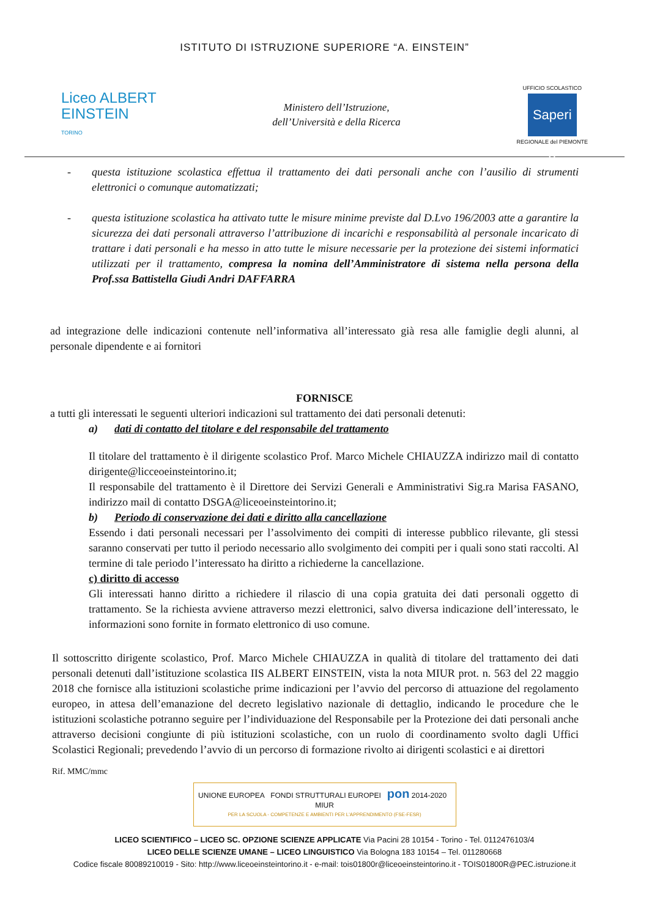ISTITUTO DI ISTRUZIONE SUPERIORE “A. EINSTEIN”
Liceo ALBERT
EINSTEIN
TORINO
Ministero dell’Istruzione,
dell’Università e della Ricerca
UFFICIO SCOLASTICO
Saperi e
REGIONALE del PIEMONTE
- questa istituzione scolastica effettua il trattamento dei dati personali anche con l’ausilio di strumenti elettronici o comunque automatizzati;
- questa istituzione scolastica ha attivato tutte le misure minime previste dal D.Lvo 196/2003 atte a garantire la sicurezza dei dati personali attraverso l’attribuzione di incarichi e responsabilità al personale incaricato di trattare i dati personali e ha messo in atto tutte le misure necessarie per la protezione dei sistemi informatici utilizzati per il trattamento, compresa la nomina dell’Amministratore di sistema nella persona della Prof.ssa Battistella Giudi Andri DAFFARRA
ad integrazione delle indicazioni contenute nell’informativa all’interessato già resa alle famiglie degli alunni, al personale dipendente e ai fornitori
FORNISCE
a tutti gli interessati le seguenti ulteriori indicazioni sul trattamento dei dati personali detenuti:
a) dati di contatto del titolare e del responsabile del trattamento
Il titolare del trattamento è il dirigente scolastico Prof. Marco Michele CHIAUZZA indirizzo mail di contatto dirigente@licceoeinsteintorino.it;
Il responsabile del trattamento è il Direttore dei Servizi Generali e Amministrativi Sig.ra Marisa FASANO, indirizzo mail di contatto DSGA@liceoeinsteintorino.it;
b) Periodo di conservazione dei dati e diritto alla cancellazione
Essendo i dati personali necessari per l’assolvimento dei compiti di interesse pubblico rilevante, gli stessi saranno conservati per tutto il periodo necessario allo svolgimento dei compiti per i quali sono stati raccolti. Al termine di tale periodo l’interessato ha diritto a richiederne la cancellazione.
c) diritto di accesso
Gli interessati hanno diritto a richiedere il rilascio di una copia gratuita dei dati personali oggetto di trattamento. Se la richiesta avviene attraverso mezzi elettronici, salvo diversa indicazione dell’interessato, le informazioni sono fornite in formato elettronico di uso comune.
Il sottoscritto dirigente scolastico, Prof. Marco Michele CHIAUZZA in qualità di titolare del trattamento dei dati personali detenuti dall’istituzione scolastica IIS ALBERT EINSTEIN, vista la nota MIUR prot. n. 563 del 22 maggio 2018 che fornisce alla istituzioni scolastiche prime indicazioni per l’avvio del percorso di attuazione del regolamento europeo, in attesa dell’emanazione del decreto legislativo nazionale di dettaglio, indicando le procedure che le istituzioni scolastiche potranno seguire per l’individuazione del Responsabile per la Protezione dei dati personali anche attraverso decisioni congiunte di più istituzioni scolastiche, con un ruolo di coordinamento svolto dagli Uffici Scolastici Regionali; prevedendo l’avvio di un percorso di formazione rivolto ai dirigenti scolastici e ai direttori
Rif. MMC/mmc
UNIONE EUROPEA FONDI STRUTTURALI EUROPEI pon 2014-2020 MIUR
PER LA SCUOLA - COMPETENZE E AMBIENTI PER L'APPRENDIMENTO (FSE-FESR)
LICEO SCIENTIFICO – LICEO SC. OPZIONE SCIENZE APPLICATE Via Pacini 28 10154 - Torino - Tel. 0112476103/4
LICEO DELLE SCIENZE UMANE – LICEO LINGUISTICO Via Bologna 183 10154 – Tel. 011280668
Codice fiscale 80089210019 - Sito: http://www.liceoeinsteintorino.it - e-mail: tois01800r@liceoeinsteintorino.it - TOIS01800R@PEC.istruzione.it